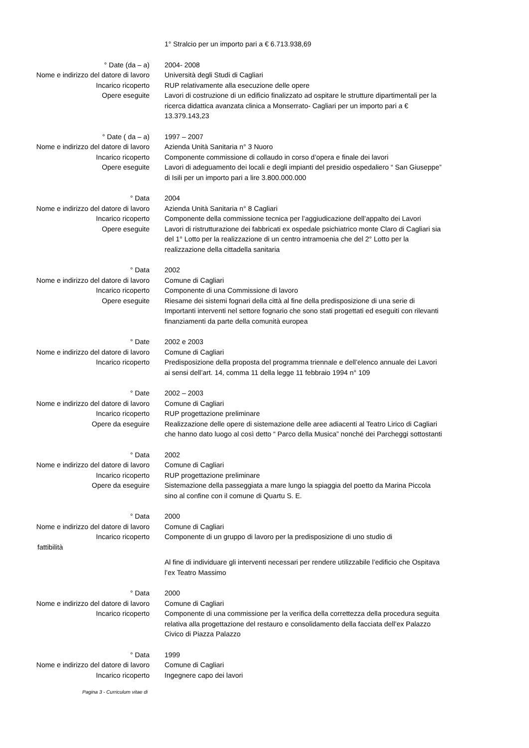1° Stralcio per un importo pari a € 6.713.938,69
° Date (da – a) 2004- 2008
Nome e indirizzo del datore di lavoro Università degli Studi di Cagliari
Incarico ricoperto RUP relativamente alla esecuzione delle opere
Opere eseguite Lavori di costruzione di un edificio finalizzato ad ospitare le strutture dipartimentali per la ricerca didattica avanzata clinica a Monserrato- Cagliari per un importo pari a € 13.379.143,23
° Date ( da – a) 1997 – 2007
Nome e indirizzo del datore di lavoro Azienda Unità Sanitaria n° 3 Nuoro
Incarico ricoperto Componente commissione di collaudo in corso d’opera e finale dei lavori
Opere eseguite Lavori di adeguamento dei locali e degli impianti del presidio ospedaliero “ San Giuseppe” di Isili per un importo pari a lire 3.800.000.000
° Data 2004
Nome e indirizzo del datore di lavoro Azienda Unità Sanitaria n° 8 Cagliari
Incarico ricoperto Componente della commissione tecnica per l’aggiudicazione dell’appalto dei Lavori
Opere eseguite Lavori di ristrutturazione dei fabbricati ex ospedale psichiatrico monte Claro di Cagliari sia del 1° Lotto per la realizzazione di un centro intramoenia che del 2° Lotto per la realizzazione della cittadella sanitaria
° Data 2002
Nome e indirizzo del datore di lavoro Comune di Cagliari
Incarico ricoperto Componente di una Commissione di lavoro
Opere eseguite Riesame dei sistemi fognari della città al fine della predisposizione di una serie di Importanti interventi nel settore fognario che sono stati progettati ed eseguiti con rilevanti finanziamenti da parte della comunità europea
° Date 2002 e 2003
Nome e indirizzo del datore di lavoro Comune di Cagliari
Incarico ricoperto Predisposizione della proposta del programma triennale e dell’elenco annuale dei Lavori ai sensi dell’art. 14, comma 11 della legge 11 febbraio 1994 n° 109
° Date 2002 – 2003
Nome e indirizzo del datore di lavoro Comune di Cagliari
Incarico ricoperto RUP progettazione preliminare
Opere da eseguire Realizzazione delle opere di sistemazione delle aree adiacenti al Teatro Lirico di Cagliari che hanno dato luogo al così detto “ Parco della Musica” nonché dei Parcheggi sottostanti
° Data 2002
Nome e indirizzo del datore di lavoro Comune di Cagliari
Incarico ricoperto RUP progettazione preliminare
Opere da eseguire Sistemazione della passeggiata a mare lungo la spiaggia del poetto da Marina Piccola sino al confine con il comune di Quartu S. E.
° Data 2000
Nome e indirizzo del datore di lavoro Comune di Cagliari
Incarico ricoperto Componente di un gruppo di lavoro per la predisposizione di uno studio di
fattibilità
Al fine di individuare gli interventi necessari per rendere utilizzabile l’edificio che Ospitava l’ex Teatro Massimo
° Data 2000
Nome e indirizzo del datore di lavoro Comune di Cagliari
Incarico ricoperto Componente di una commissione per la verifica della correttezza della procedura seguita relativa alla progettazione del restauro e consolidamento della facciata dell’ex Palazzo Civico di Piazza Palazzo
° Data 1999
Nome e indirizzo del datore di lavoro Comune di Cagliari
Incarico ricoperto Ingegnere capo dei lavori
Pagina 3 - Curriculum vitae di